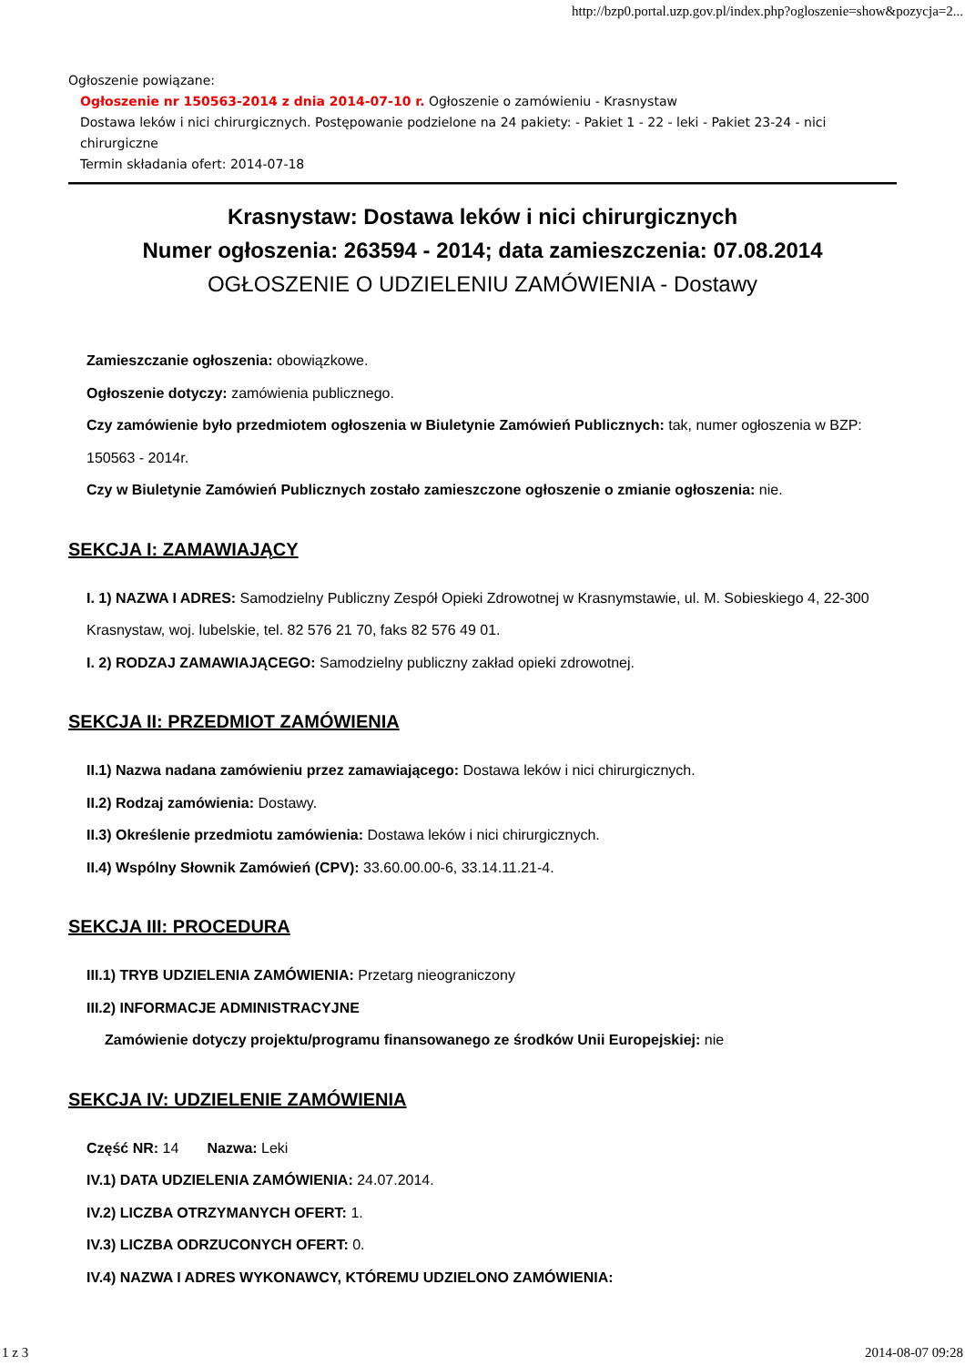http://bzp0.portal.uzp.gov.pl/index.php?ogloszenie=show&pozycja=2...
Ogłoszenie powiązane:
Ogłoszenie nr 150563-2014 z dnia 2014-07-10 r. Ogłoszenie o zamówieniu - Krasnystaw
Dostawa leków i nici chirurgicznych. Postępowanie podzielone na 24 pakiety: - Pakiet 1 - 22 - leki - Pakiet 23-24 - nici chirurgiczne
Termin składania ofert: 2014-07-18
Krasnystaw: Dostawa leków i nici chirurgicznych
Numer ogłoszenia: 263594 - 2014; data zamieszczenia: 07.08.2014
OGŁOSZENIE O UDZIELENIU ZAMÓWIENIA - Dostawy
Zamieszczanie ogłoszenia: obowiązkowe.
Ogłoszenie dotyczy: zamówienia publicznego.
Czy zamówienie było przedmiotem ogłoszenia w Biuletynie Zamówień Publicznych: tak, numer ogłoszenia w BZP: 150563 - 2014r.
Czy w Biuletynie Zamówień Publicznych zostało zamieszczone ogłoszenie o zmianie ogłoszenia: nie.
SEKCJA I: ZAMAWIAJĄCY
I. 1) NAZWA I ADRES: Samodzielny Publiczny Zespół Opieki Zdrowotnej w Krasnymstawie, ul. M. Sobieskiego 4, 22-300 Krasnystaw, woj. lubelskie, tel. 82 576 21 70, faks 82 576 49 01.
I. 2) RODZAJ ZAMAWIAJĄCEGO: Samodzielny publiczny zakład opieki zdrowotnej.
SEKCJA II: PRZEDMIOT ZAMÓWIENIA
II.1) Nazwa nadana zamówieniu przez zamawiającego: Dostawa leków i nici chirurgicznych.
II.2) Rodzaj zamówienia: Dostawy.
II.3) Określenie przedmiotu zamówienia: Dostawa leków i nici chirurgicznych.
II.4) Wspólny Słownik Zamówień (CPV): 33.60.00.00-6, 33.14.11.21-4.
SEKCJA III: PROCEDURA
III.1) TRYB UDZIELENIA ZAMÓWIENIA: Przetarg nieograniczony
III.2) INFORMACJE ADMINISTRACYJNE
Zamówienie dotyczy projektu/programu finansowanego ze środków Unii Europejskiej: nie
SEKCJA IV: UDZIELENIE ZAMÓWIENIA
Część NR: 14 Nazwa: Leki
IV.1) DATA UDZIELENIA ZAMÓWIENIA: 24.07.2014.
IV.2) LICZBA OTRZYMANYCH OFERT: 1.
IV.3) LICZBA ODRZUCONYCH OFERT: 0.
IV.4) NAZWA I ADRES WYKONAWCY, KTÓREMU UDZIELONO ZAMÓWIENIA:
1 z 3 2014-08-07 09:28